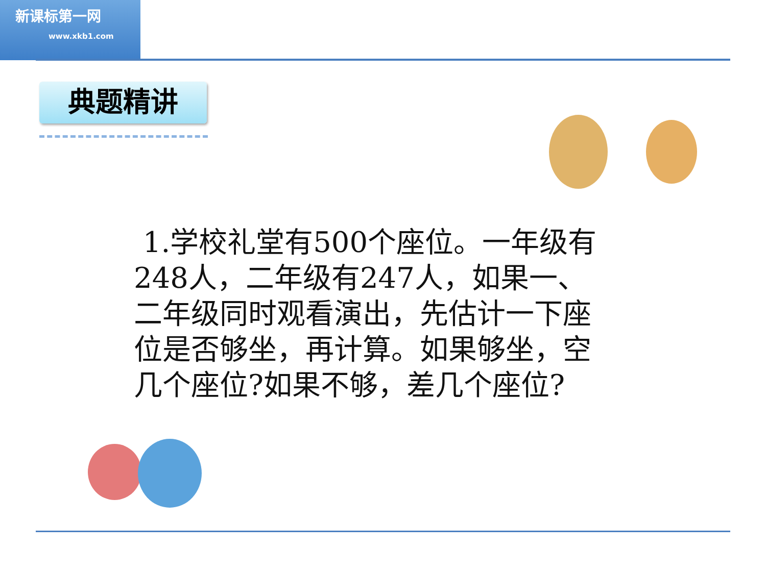新课标第一网
www.xkb1.com
典题精讲
1.学校礼堂有500个座位。一年级有248人，二年级有247人，如果一、二年级同时观看演出，先估计一下座位是否够坐，再计算。如果够坐，空几个座位?如果不够，差几个座位?